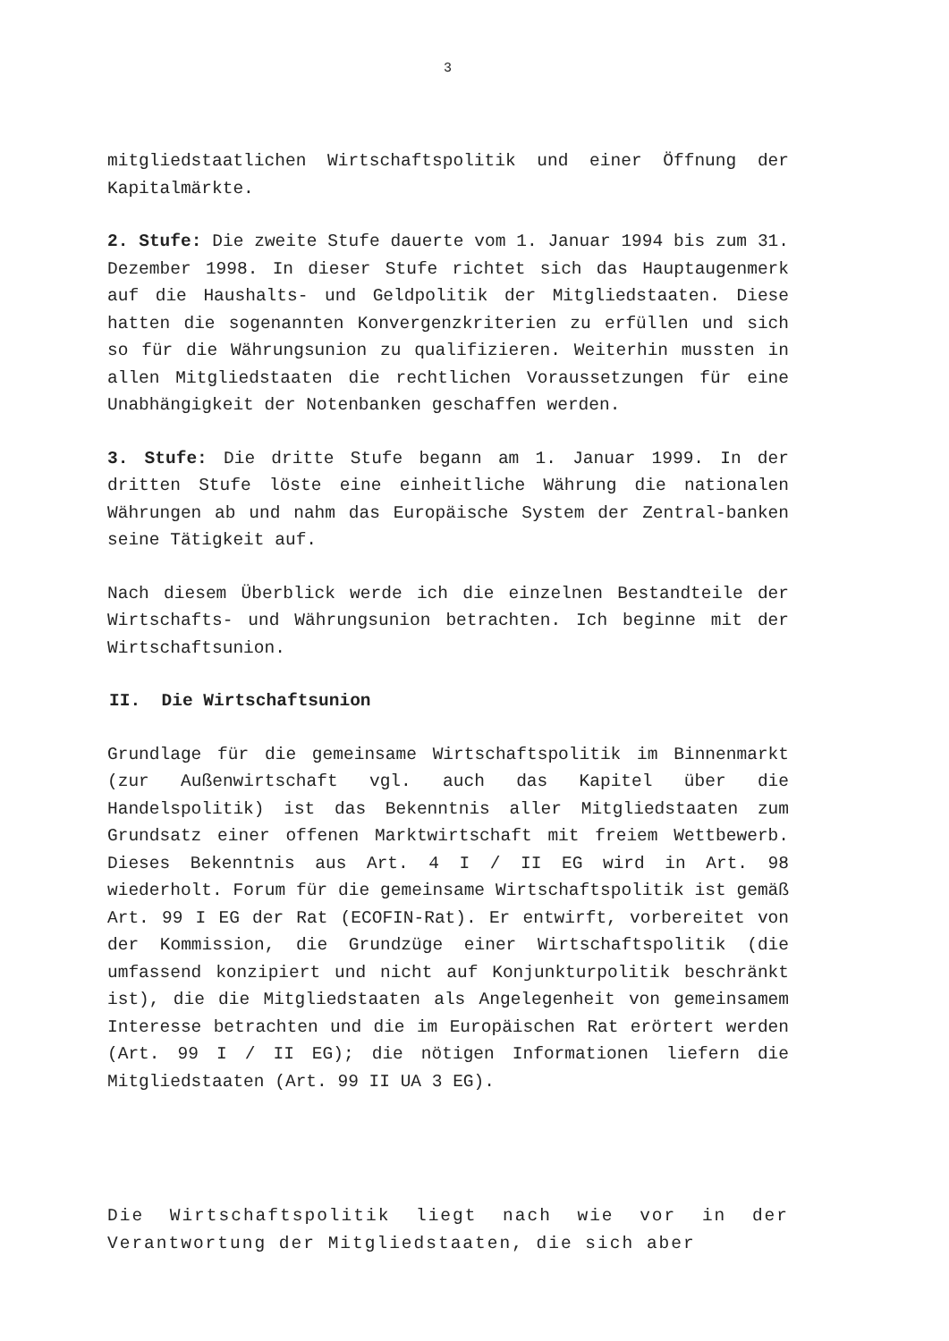3
mitgliedstaatlichen Wirtschaftspolitik und einer Öffnung der Kapitalmärkte.
2. Stufe: Die zweite Stufe dauerte vom 1. Januar 1994 bis zum 31. Dezember 1998. In dieser Stufe richtet sich das Hauptaugenmerk auf die Haushalts- und Geldpolitik der Mitgliedstaaten. Diese hatten die sogenannten Konvergenzkriterien zu erfüllen und sich so für die Währungsunion zu qualifizieren. Weiterhin mussten in allen Mitgliedstaaten die rechtlichen Voraussetzungen für eine Unabhängigkeit der Notenbanken geschaffen werden.
3. Stufe: Die dritte Stufe begann am 1. Januar 1999. In der dritten Stufe löste eine einheitliche Währung die nationalen Währungen ab und nahm das Europäische System der Zentral-banken seine Tätigkeit auf.
Nach diesem Überblick werde ich die einzelnen Bestandteile der Wirtschafts- und Währungsunion betrachten. Ich beginne mit der Wirtschaftsunion.
II. Die Wirtschaftsunion
Grundlage für die gemeinsame Wirtschaftspolitik im Binnenmarkt (zur Außenwirtschaft vgl. auch das Kapitel über die Handelspolitik) ist das Bekenntnis aller Mitgliedstaaten zum Grundsatz einer offenen Marktwirtschaft mit freiem Wettbewerb. Dieses Bekenntnis aus Art. 4 I / II EG wird in Art. 98 wiederholt. Forum für die gemeinsame Wirtschaftspolitik ist gemäß Art. 99 I EG der Rat (ECOFIN-Rat). Er entwirft, vorbereitet von der Kommission, die Grundzüge einer Wirtschaftspolitik (die umfassend konzipiert und nicht auf Konjunkturpolitik beschränkt ist), die die Mitgliedstaaten als Angelegenheit von gemeinsamem Interesse betrachten und die im Europäischen Rat erörtert werden (Art. 99 I / II EG); die nötigen Informationen liefern die Mitgliedstaaten (Art. 99 II UA 3 EG).
Die Wirtschaftspolitik liegt nach wie vor in der Verantwortung der Mitgliedstaaten, die sich aber